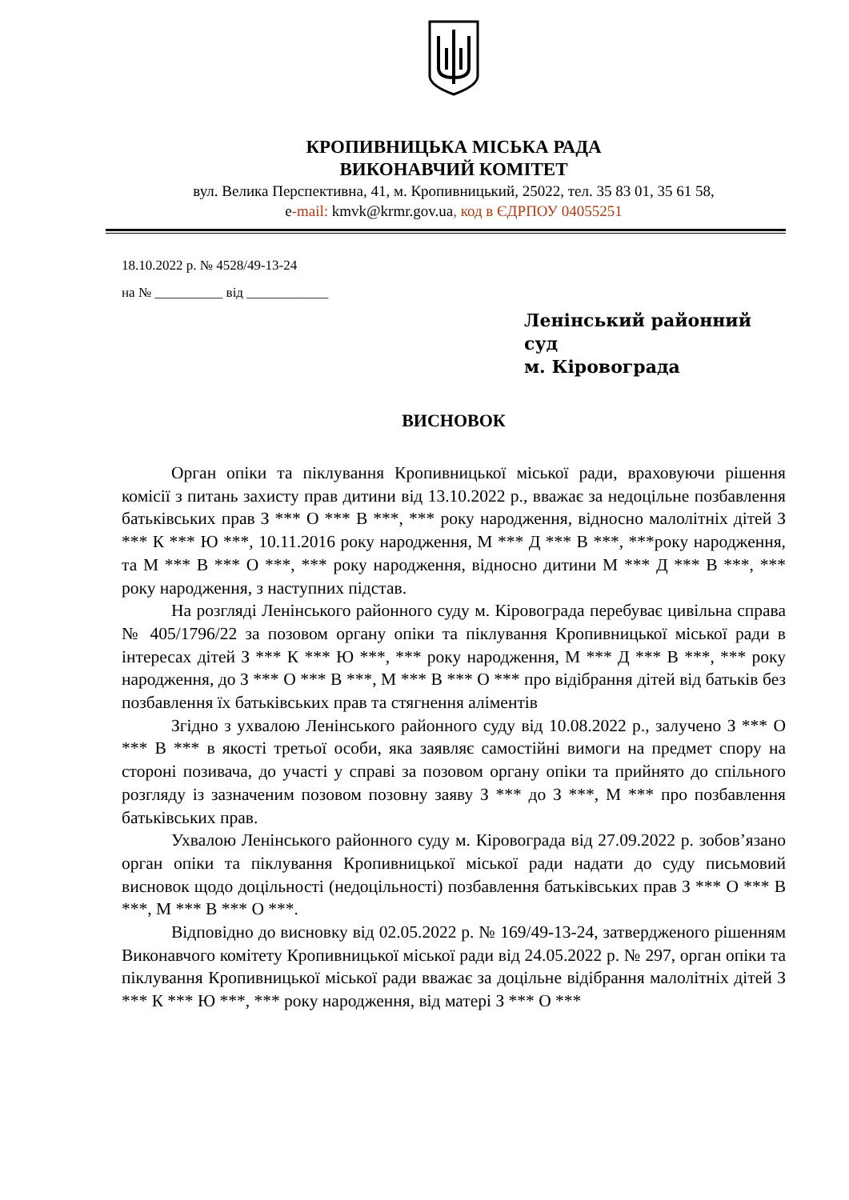КРОПИВНИЦЬКА МІСЬКА РАДА
ВИКОНАВЧИЙ КОМІТЕТ
вул. Велика Перспективна, 41, м. Кропивницький, 25022, тел. 35 83 01, 35 61 58,
e-mail: kmvk@krmr.gov.ua, код в ЄДРПОУ 04055251
18.10.2022 р. № 4528/49-13-24
на № __________ від ____________
Ленінський районний суд
м. Кіровограда
ВИСНОВОК
Орган опіки та піклування Кропивницької міської ради, враховуючи рішення комісії з питань захисту прав дитини від 13.10.2022 р., вважає за недоцільне позбавлення батьківських прав З *** О *** В ***, *** року народження, відносно малолітніх дітей З *** К *** Ю ***, 10.11.2016 року народження, М *** Д *** В ***, ***року народження, та М *** В *** О ***, *** року народження, відносно дитини М *** Д *** В ***, *** року народження, з наступних підстав.
На розгляді Ленінського районного суду м. Кіровограда перебуває цивільна справа № 405/1796/22 за позовом органу опіки та піклування Кропивницької міської ради в інтересах дітей З *** К *** Ю ***, *** року народження, М *** Д *** В ***, *** року народження, до З *** О *** В ***, М *** В *** О *** про відібрання дітей від батьків без позбавлення їх батьківських прав та стягнення аліментів
Згідно з ухвалою Ленінського районного суду від 10.08.2022 р., залучено З *** О *** В *** в якості третьої особи, яка заявляє самостійні вимоги на предмет спору на стороні позивача, до участі у справі за позовом органу опіки та прийнято до спільного розгляду із зазначеним позовом позовну заяву З *** до З ***, М *** про позбавлення батьківських прав.
Ухвалою Ленінського районного суду м. Кіровограда від 27.09.2022 р. зобов’язано орган опіки та піклування Кропивницької міської ради надати до суду письмовий висновок щодо доцільності (недоцільності) позбавлення батьківських прав З *** О *** В ***, М *** В *** О ***.
Відповідно до висновку від 02.05.2022 р. № 169/49-13-24, затвердженого рішенням Виконавчого комітету Кропивницької міської ради від 24.05.2022 р. № 297, орган опіки та піклування Кропивницької міської ради вважає за доцільне відібрання малолітніх дітей З *** К *** Ю ***, *** року народження, від матері З *** О ***